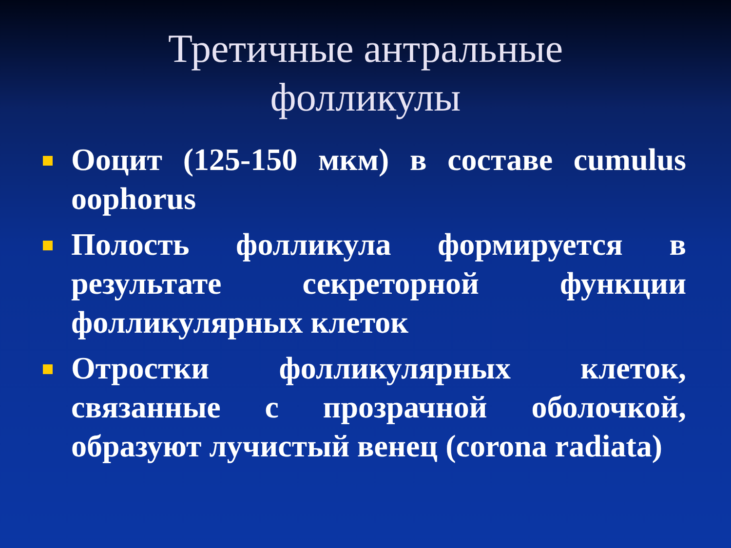Третичные антральные фолликулы
Ооцит (125-150 мкм) в составе cumulus oophorus
Полость фолликула формируется в результате секреторной функции фолликулярных клеток
Отростки фолликулярных клеток, связанные с прозрачной оболочкой, образуют лучистый венец (corona radiata)